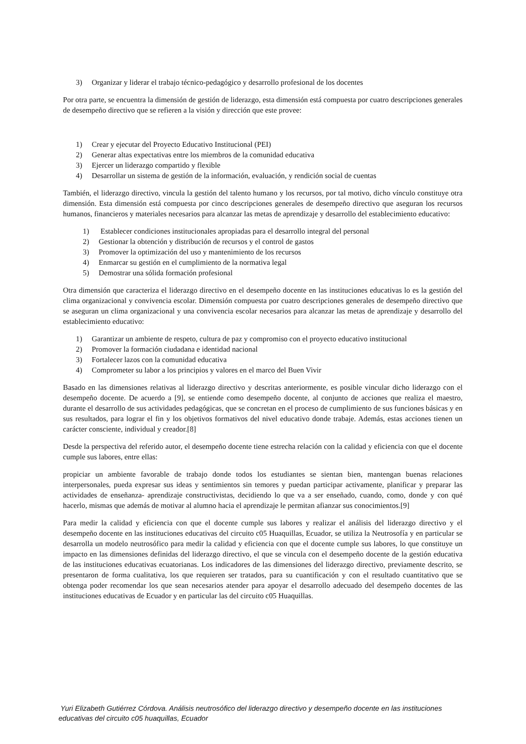3) Organizar y liderar el trabajo técnico-pedagógico y desarrollo profesional de los docentes
Por otra parte, se encuentra la dimensión de gestión de liderazgo, esta dimensión está compuesta por cuatro descripciones generales de desempeño directivo que se refieren a la visión y dirección que este provee:
1) Crear y ejecutar del Proyecto Educativo Institucional (PEI)
2) Generar altas expectativas entre los miembros de la comunidad educativa
3) Ejercer un liderazgo compartido y flexible
4) Desarrollar un sistema de gestión de la información, evaluación, y rendición social de cuentas
También, el liderazgo directivo, vincula la gestión del talento humano y los recursos, por tal motivo, dicho vínculo constituye otra dimensión. Esta dimensión está compuesta por cinco descripciones generales de desempeño directivo que aseguran los recursos humanos, financieros y materiales necesarios para alcanzar las metas de aprendizaje y desarrollo del establecimiento educativo:
1) Establecer condiciones institucionales apropiadas para el desarrollo integral del personal
2) Gestionar la obtención y distribución de recursos y el control de gastos
3) Promover la optimización del uso y mantenimiento de los recursos
4) Enmarcar su gestión en el cumplimiento de la normativa legal
5) Demostrar una sólida formación profesional
Otra dimensión que caracteriza el liderazgo directivo en el desempeño docente en las instituciones educativas lo es la gestión del clima organizacional y convivencia escolar. Dimensión compuesta por cuatro descripciones generales de desempeño directivo que se aseguran un clima organizacional y una convivencia escolar necesarios para alcanzar las metas de aprendizaje y desarrollo del establecimiento educativo:
1) Garantizar un ambiente de respeto, cultura de paz y compromiso con el proyecto educativo institucional
2) Promover la formación ciudadana e identidad nacional
3) Fortalecer lazos con la comunidad educativa
4) Comprometer su labor a los principios y valores en el marco del Buen Vivir
Basado en las dimensiones relativas al liderazgo directivo y descritas anteriormente, es posible vincular dicho liderazgo con el desempeño docente. De acuerdo a [9], se entiende como desempeño docente, al conjunto de acciones que realiza el maestro, durante el desarrollo de sus actividades pedagógicas, que se concretan en el proceso de cumplimiento de sus funciones básicas y en sus resultados, para lograr el fin y los objetivos formativos del nivel educativo donde trabaje. Además, estas acciones tienen un carácter consciente, individual y creador.[8]
Desde la perspectiva del referido autor, el desempeño docente tiene estrecha relación con la calidad y eficiencia con que el docente cumple sus labores, entre ellas:
propiciar un ambiente favorable de trabajo donde todos los estudiantes se sientan bien, mantengan buenas relaciones interpersonales, pueda expresar sus ideas y sentimientos sin temores y puedan participar activamente, planificar y preparar las actividades de enseñanza- aprendizaje constructivistas, decidiendo lo que va a ser enseñado, cuando, como, donde y con qué hacerlo, mismas que además de motivar al alumno hacia el aprendizaje le permitan afianzar sus conocimientos.[9]
Para medir la calidad y eficiencia con que el docente cumple sus labores y realizar el análisis del liderazgo directivo y el desempeño docente en las instituciones educativas del circuito c05 Huaquillas, Ecuador, se utiliza la Neutrosofía y en particular se desarrolla un modelo neutrosófico para medir la calidad y eficiencia con que el docente cumple sus labores, lo que constituye un impacto en las dimensiones definidas del liderazgo directivo, el que se vincula con el desempeño docente de la gestión educativa de las instituciones educativas ecuatorianas. Los indicadores de las dimensiones del liderazgo directivo, previamente descrito, se presentaron de forma cualitativa, los que requieren ser tratados, para su cuantificación y con el resultado cuantitativo que se obtenga poder recomendar los que sean necesarios atender para apoyar el desarrollo adecuado del desempeño docentes de las instituciones educativas de Ecuador y en particular las del circuito c05 Huaquillas.
Yuri Elizabeth Gutiérrez Córdova. Análisis neutrosófico del liderazgo directivo y desempeño docente en las instituciones educativas del circuito c05 huaquillas, Ecuador